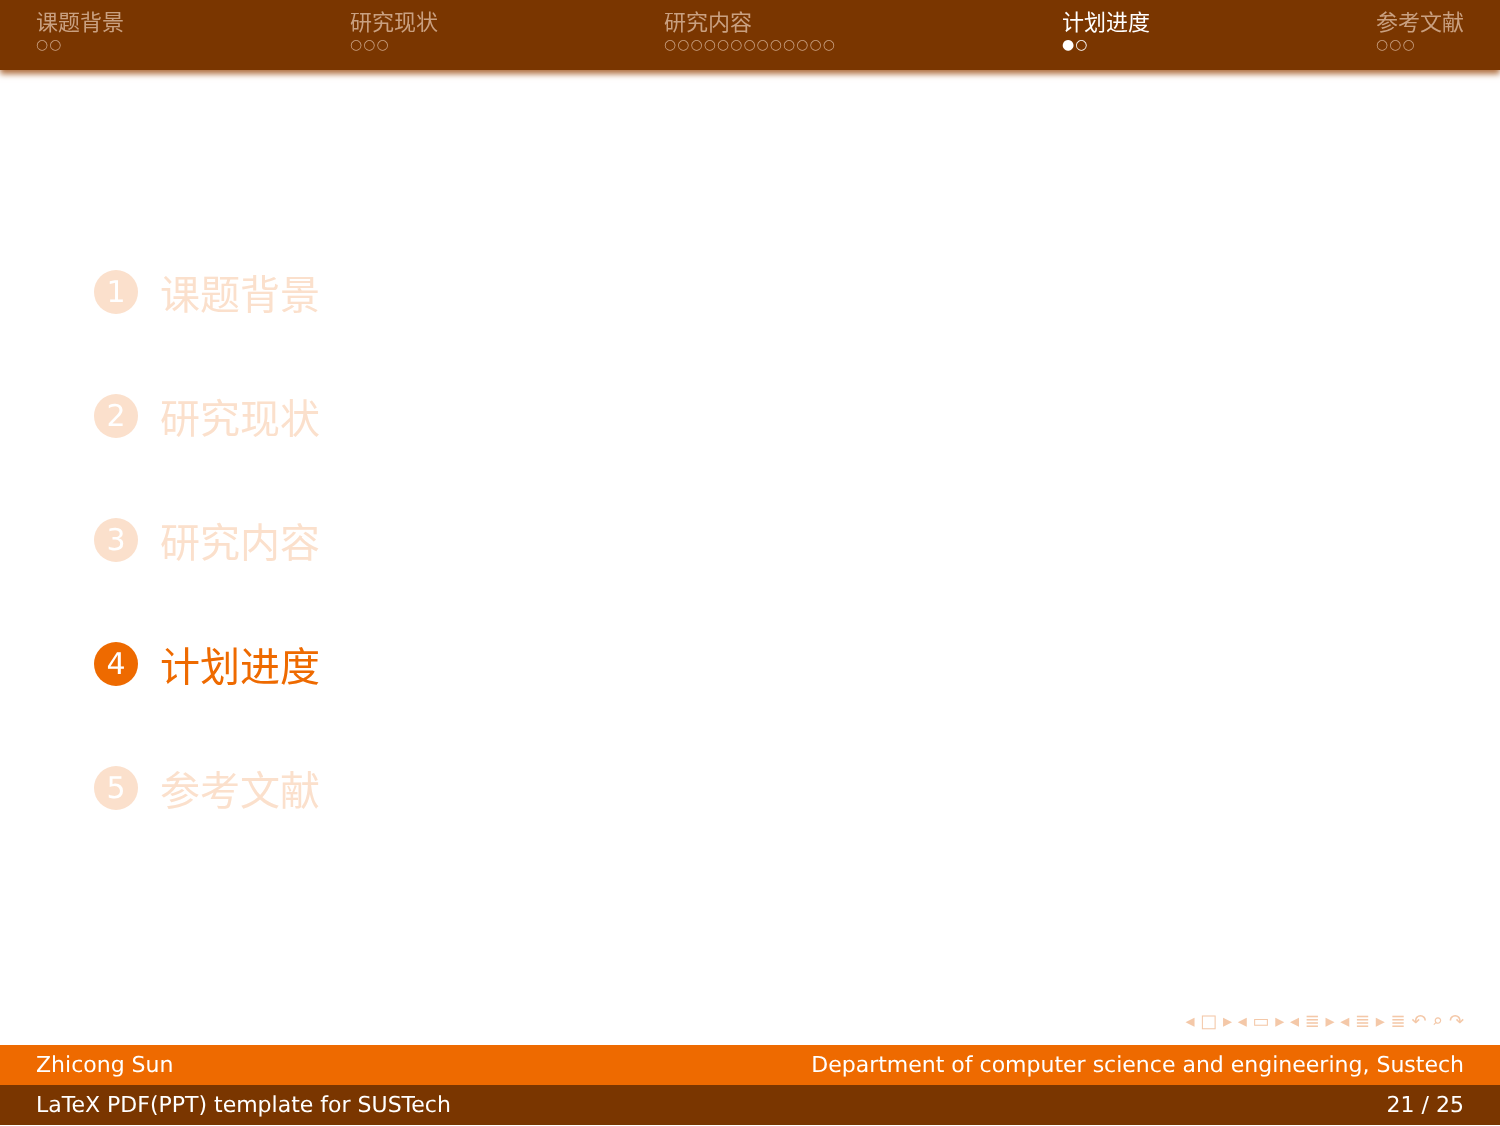课题背景
○○
研究现状
○○○
研究内容
○○○○○○○○○○○○○
计划进度
●○
参考文献
○○○
1 课题背景
2 研究现状
3 研究内容
4 计划进度
5 参考文献
◂ □ ▸ ◂ ▭ ▸ ◂ ≣ ▸ ◂ ≣ ▸ ≣ ↶ ⌕ ↷
Zhicong Sun Department of computer science and engineering, Sustech
LaTeX PDF(PPT) template for SUSTech 21 / 25